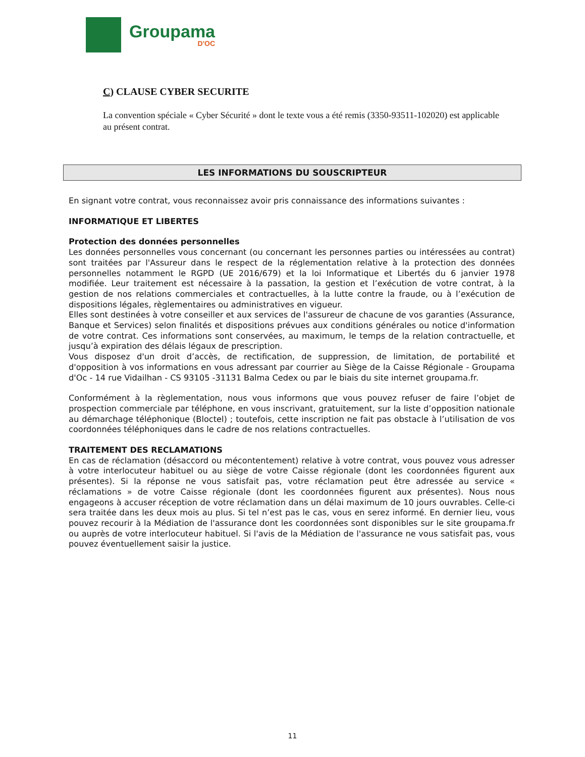Groupama
D'OC
C) CLAUSE CYBER SECURITE
La convention spéciale « Cyber Sécurité » dont le texte vous a été remis (3350-93511-102020) est applicable au présent contrat.
LES INFORMATIONS DU SOUSCRIPTEUR
En signant votre contrat, vous reconnaissez avoir pris connaissance des informations suivantes :
INFORMATIQUE ET LIBERTES
Protection des données personnelles
Les données personnelles vous concernant (ou concernant les personnes parties ou intéressées au contrat) sont traitées par l'Assureur dans le respect de la réglementation relative à la protection des données personnelles notamment le RGPD (UE 2016/679) et la loi Informatique et Libertés du 6 janvier 1978 modifiée. Leur traitement est nécessaire à la passation, la gestion et l’exécution de votre contrat, à la gestion de nos relations commerciales et contractuelles, à la lutte contre la fraude, ou à l’exécution de dispositions légales, règlementaires ou administratives en vigueur.
Elles sont destinées à votre conseiller et aux services de l'assureur de chacune de vos garanties (Assurance, Banque et Services) selon finalités et dispositions prévues aux conditions générales ou notice d'information de votre contrat. Ces informations sont conservées, au maximum, le temps de la relation contractuelle, et jusqu’à expiration des délais légaux de prescription.
Vous disposez d'un droit d’accès, de rectification, de suppression, de limitation, de portabilité et d'opposition à vos informations en vous adressant par courrier au Siège de la Caisse Régionale - Groupama d'Oc - 14 rue Vidailhan - CS 93105 -31131 Balma Cedex ou par le biais du site internet groupama.fr.
Conformément à la règlementation, nous vous informons que vous pouvez refuser de faire l’objet de prospection commerciale par téléphone, en vous inscrivant, gratuitement, sur la liste d’opposition nationale au démarchage téléphonique (Bloctel) ; toutefois, cette inscription ne fait pas obstacle à l’utilisation de vos coordonnées téléphoniques dans le cadre de nos relations contractuelles.
TRAITEMENT DES RECLAMATIONS
En cas de réclamation (désaccord ou mécontentement) relative à votre contrat, vous pouvez vous adresser à votre interlocuteur habituel ou au siège de votre Caisse régionale (dont les coordonnées figurent aux présentes). Si la réponse ne vous satisfait pas, votre réclamation peut être adressée au service « réclamations » de votre Caisse régionale (dont les coordonnées figurent aux présentes). Nous nous engageons à accuser réception de votre réclamation dans un délai maximum de 10 jours ouvrables. Celle-ci sera traitée dans les deux mois au plus. Si tel n’est pas le cas, vous en serez informé. En dernier lieu, vous pouvez recourir à la Médiation de l'assurance dont les coordonnées sont disponibles sur le site groupama.fr ou auprès de votre interlocuteur habituel. Si l'avis de la Médiation de l'assurance ne vous satisfait pas, vous pouvez éventuellement saisir la justice.
11